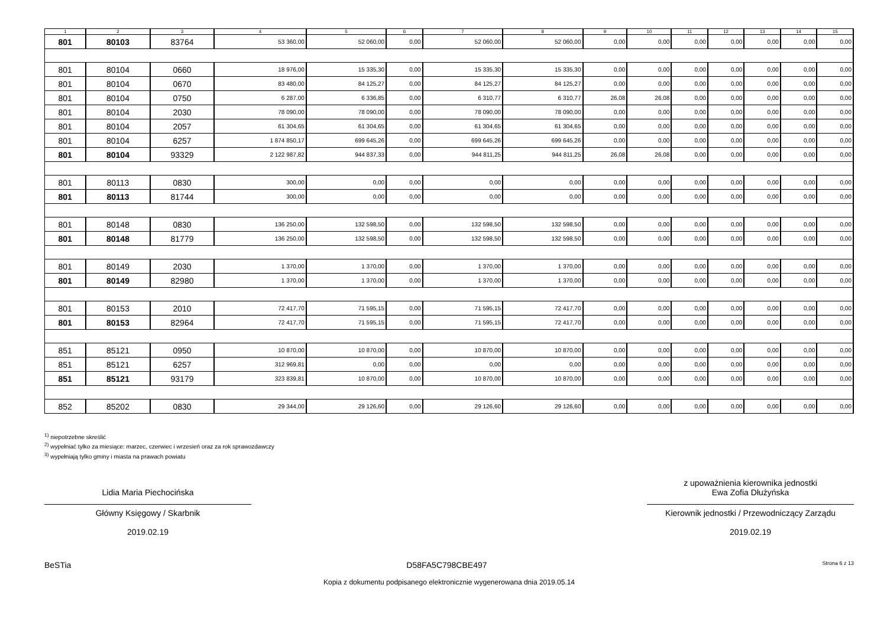| 1 | 2 | 3 | 4 | 5 | 6 | 7 | 8 | 9 | 10 | 11 | 12 | 13 | 14 | 15 |
| --- | --- | --- | --- | --- | --- | --- | --- | --- | --- | --- | --- | --- | --- | --- |
| 801 | 80103 | 83764 | 53 360,00 | 52 060,00 | 0,00 | 52 060,00 | 52 060,00 | 0,00 | 0,00 | 0,00 | 0,00 | 0,00 | 0,00 | 0,00 |
| 801 | 80104 | 0660 | 18 976,00 | 15 335,30 | 0,00 | 15 335,30 | 15 335,30 | 0,00 | 0,00 | 0,00 | 0,00 | 0,00 | 0,00 | 0,00 |
| 801 | 80104 | 0670 | 83 480,00 | 84 125,27 | 0,00 | 84 125,27 | 84 125,27 | 0,00 | 0,00 | 0,00 | 0,00 | 0,00 | 0,00 | 0,00 |
| 801 | 80104 | 0750 | 6 287,00 | 6 336,85 | 0,00 | 6 310,77 | 6 310,77 | 26,08 | 26,08 | 0,00 | 0,00 | 0,00 | 0,00 | 0,00 |
| 801 | 80104 | 2030 | 78 090,00 | 78 090,00 | 0,00 | 78 090,00 | 78 090,00 | 0,00 | 0,00 | 0,00 | 0,00 | 0,00 | 0,00 | 0,00 |
| 801 | 80104 | 2057 | 61 304,65 | 61 304,65 | 0,00 | 61 304,65 | 61 304,65 | 0,00 | 0,00 | 0,00 | 0,00 | 0,00 | 0,00 | 0,00 |
| 801 | 80104 | 6257 | 1 874 850,17 | 699 645,26 | 0,00 | 699 645,26 | 699 645,26 | 0,00 | 0,00 | 0,00 | 0,00 | 0,00 | 0,00 | 0,00 |
| 801 | 80104 | 93329 | 2 122 987,82 | 944 837,33 | 0,00 | 944 811,25 | 944 811,25 | 26,08 | 26,08 | 0,00 | 0,00 | 0,00 | 0,00 | 0,00 |
| 801 | 80113 | 0830 | 300,00 | 0,00 | 0,00 | 0,00 | 0,00 | 0,00 | 0,00 | 0,00 | 0,00 | 0,00 | 0,00 | 0,00 |
| 801 | 80113 | 81744 | 300,00 | 0,00 | 0,00 | 0,00 | 0,00 | 0,00 | 0,00 | 0,00 | 0,00 | 0,00 | 0,00 | 0,00 |
| 801 | 80148 | 0830 | 136 250,00 | 132 598,50 | 0,00 | 132 598,50 | 132 598,50 | 0,00 | 0,00 | 0,00 | 0,00 | 0,00 | 0,00 | 0,00 |
| 801 | 80148 | 81779 | 136 250,00 | 132 598,50 | 0,00 | 132 598,50 | 132 598,50 | 0,00 | 0,00 | 0,00 | 0,00 | 0,00 | 0,00 | 0,00 |
| 801 | 80149 | 2030 | 1 370,00 | 1 370,00 | 0,00 | 1 370,00 | 1 370,00 | 0,00 | 0,00 | 0,00 | 0,00 | 0,00 | 0,00 | 0,00 |
| 801 | 80149 | 82980 | 1 370,00 | 1 370,00 | 0,00 | 1 370,00 | 1 370,00 | 0,00 | 0,00 | 0,00 | 0,00 | 0,00 | 0,00 | 0,00 |
| 801 | 80153 | 2010 | 72 417,70 | 71 595,15 | 0,00 | 71 595,15 | 72 417,70 | 0,00 | 0,00 | 0,00 | 0,00 | 0,00 | 0,00 | 0,00 |
| 801 | 80153 | 82964 | 72 417,70 | 71 595,15 | 0,00 | 71 595,15 | 72 417,70 | 0,00 | 0,00 | 0,00 | 0,00 | 0,00 | 0,00 | 0,00 |
| 851 | 85121 | 0950 | 10 870,00 | 10 870,00 | 0,00 | 10 870,00 | 10 870,00 | 0,00 | 0,00 | 0,00 | 0,00 | 0,00 | 0,00 | 0,00 |
| 851 | 85121 | 6257 | 312 969,81 | 0,00 | 0,00 | 0,00 | 0,00 | 0,00 | 0,00 | 0,00 | 0,00 | 0,00 | 0,00 | 0,00 |
| 851 | 85121 | 93179 | 323 839,81 | 10 870,00 | 0,00 | 10 870,00 | 10 870,00 | 0,00 | 0,00 | 0,00 | 0,00 | 0,00 | 0,00 | 0,00 |
| 852 | 85202 | 0830 | 29 344,00 | 29 126,60 | 0,00 | 29 126,60 | 29 126,60 | 0,00 | 0,00 | 0,00 | 0,00 | 0,00 | 0,00 | 0,00 |
<sup>1)</sup> niepotrzebne skreślić
<sup>2)</sup> wypełniać tylko za miesiące: marzec, czerwiec i wrzesień oraz za rok sprawozdawczy
<sup>3)</sup> wypełniają tylko gminy i miasta na prawach powiatu
Lidia Maria Piechocińska
Główny Księgowy / Skarbnik
2019.02.19
z upoważnienia kierownika jednostki
Ewa Zofia Dłużyńska
Kierownik jednostki / Przewodniczący Zarządu
2019.02.19
BeSTia D58FA5C798CBE497 Strona 6 z 13
Kopia z dokumentu podpisanego elektronicznie wygenerowana dnia 2019.05.14